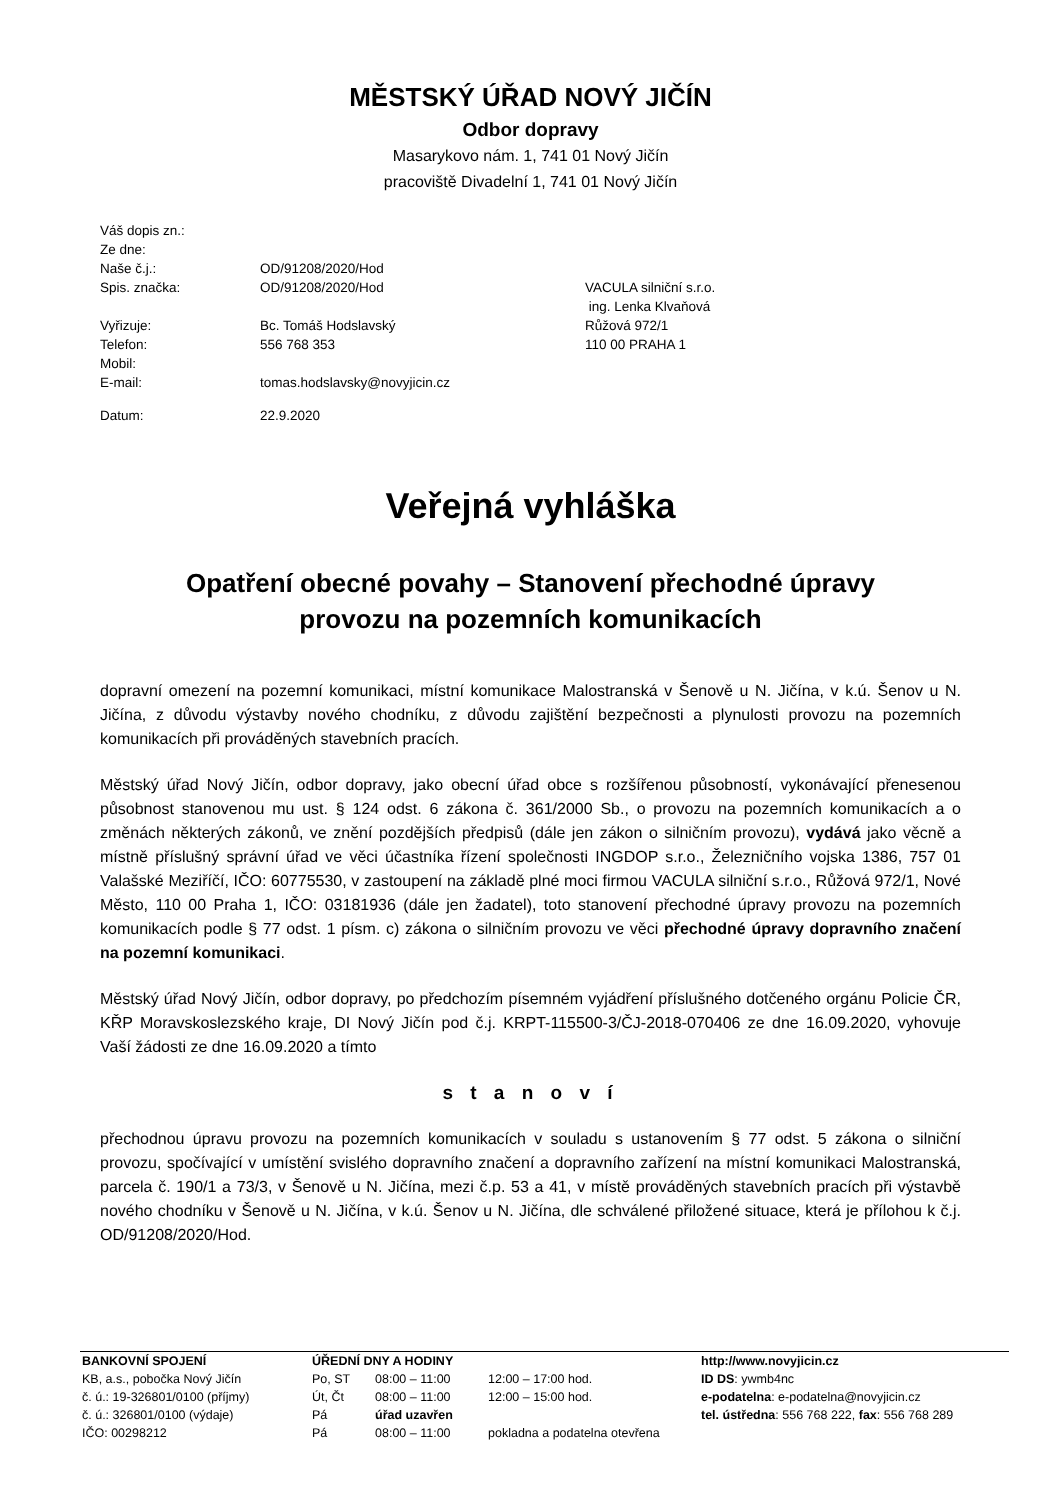MĚSTSKÝ ÚŘAD NOVÝ JIČÍN
Odbor dopravy
Masarykovo nám. 1, 741 01 Nový Jičín
pracoviště Divadelní 1, 741 01 Nový Jičín
| Váš dopis zn.: | | |
| Ze dne: | | |
| Naše č.j.: | OD/91208/2020/Hod | |
| Spis. značka: | OD/91208/2020/Hod | VACULA silniční s.r.o. |
| | | ing. Lenka Klvaňová |
| Vyřizuje: | Bc. Tomáš Hodslavský | Růžová 972/1 |
| Telefon: | 556 768 353 | 110 00 PRAHA 1 |
| Mobil: | | |
| E-mail: | tomas.hodslavsky@novyjicin.cz | |
| Datum: | 22.9.2020 | |
Veřejná vyhláška
Opatření obecné povahy – Stanovení přechodné úpravy
provozu na pozemních komunikacích
dopravní omezení na pozemní komunikaci, místní komunikace Malostranská v Šenově u N. Jičína, v k.ú. Šenov u N. Jičína, z důvodu výstavby nového chodníku, z důvodu zajištění bezpečnosti a plynulosti provozu na pozemních komunikacích při prováděných stavebních pracích.
Městský úřad Nový Jičín, odbor dopravy, jako obecní úřad obce s rozšířenou působností, vykonávající přenesenou působnost stanovenou mu ust. § 124 odst. 6 zákona č. 361/2000 Sb., o provozu na pozemních komunikacích a o změnách některých zákonů, ve znění pozdějších předpisů (dále jen zákon o silničním provozu), vydává jako věcně a místně příslušný správní úřad ve věci účastníka řízení společnosti INGDOP s.r.o., Železničního vojska 1386, 757 01 Valašské Meziříčí, IČO: 60775530, v zastoupení na základě plné moci firmou VACULA silniční s.r.o., Růžová 972/1, Nové Město, 110 00 Praha 1, IČO: 03181936 (dále jen žadatel), toto stanovení přechodné úpravy provozu na pozemních komunikacích podle § 77 odst. 1 písm. c) zákona o silničním provozu ve věci přechodné úpravy dopravního značení na pozemní komunikaci.
Městský úřad Nový Jičín, odbor dopravy, po předchozím písemném vyjádření příslušného dotčeného orgánu Policie ČR, KŘP Moravskoslezského kraje, DI Nový Jičín pod č.j. KRPT-115500-3/ČJ-2018-070406 ze dne 16.09.2020, vyhovuje Vaší žádosti ze dne 16.09.2020 a tímto
s t a n o v í
přechodnou úpravu provozu na pozemních komunikacích v souladu s ustanovením § 77 odst. 5 zákona o silniční provozu, spočívající v umístění svislého dopravního značení a dopravního zařízení na místní komunikaci Malostranská, parcela č. 190/1 a 73/3, v Šenově u N. Jičína, mezi č.p. 53 a 41, v místě prováděných stavebních pracích při výstavbě nového chodníku v Šenově u N. Jičína, v k.ú. Šenov u N. Jičína, dle schválené přiložené situace, která je přílohou k č.j. OD/91208/2020/Hod.
| BANKOVNÍ SPOJENÍ | ÚŘEDNÍ DNY A HODINY | | | http://www.novyjicin.cz |
| KB, a.s., pobočka Nový Jičín | Po, ST | 08:00 – 11:00 | 12:00 – 17:00 hod. | ID DS : ywmb4nc |
| č. ú.: 19-326801/0100 (příjmy) | Út, Čt | 08:00 – 11:00 | 12:00 – 15:00 hod. | e-podatelna : e-podatelna@novyjicin.cz |
| č. ú.: 326801/0100 (výdaje) | Pá | úřad uzavřen | | tel. ústředna : 556 768 222, fax : 556 768 289 |
| IČO: 00298212 | Pá | 08:00 – 11:00 | pokladna a podatelna otevřena | |